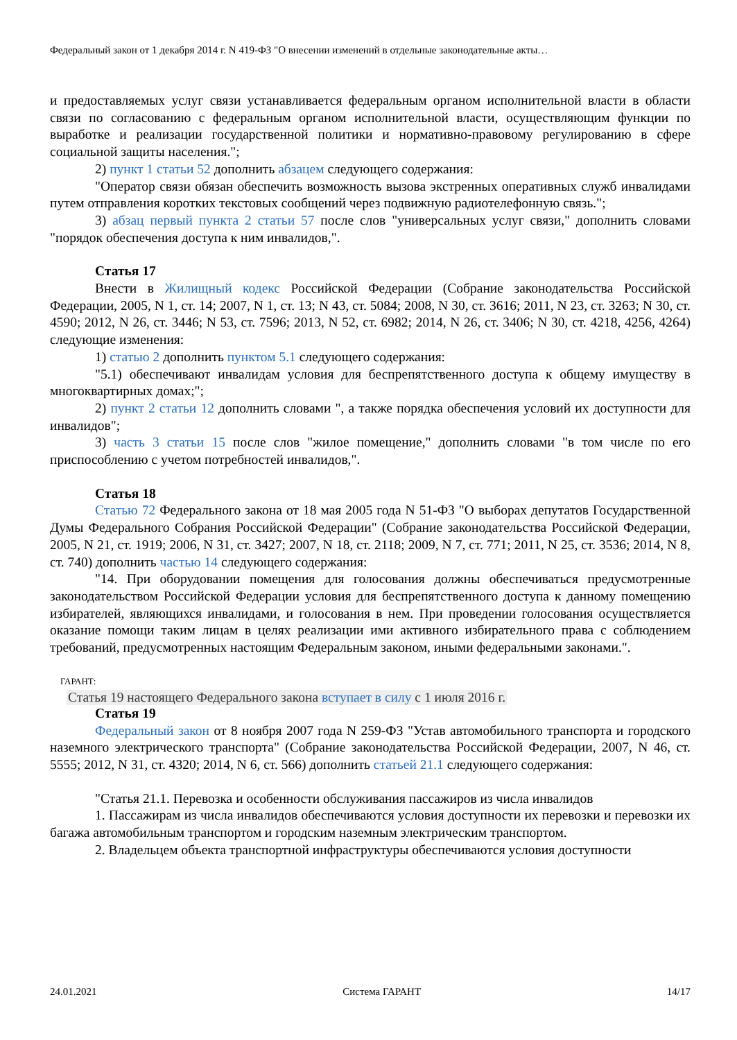Федеральный закон от 1 декабря 2014 г. N 419-ФЗ "О внесении изменений в отдельные законодательные акты…
и предоставляемых услуг связи устанавливается федеральным органом исполнительной власти в области связи по согласованию с федеральным органом исполнительной власти, осуществляющим функции по выработке и реализации государственной политики и нормативно-правовому регулированию в сфере социальной защиты населения.";
2) пункт 1 статьи 52 дополнить абзацем следующего содержания:
"Оператор связи обязан обеспечить возможность вызова экстренных оперативных служб инвалидами путем отправления коротких текстовых сообщений через подвижную радиотелефонную связь.";
3) абзац первый пункта 2 статьи 57 после слов "универсальных услуг связи," дополнить словами "порядок обеспечения доступа к ним инвалидов,".
Статья 17
Внести в Жилищный кодекс Российской Федерации (Собрание законодательства Российской Федерации, 2005, N 1, ст. 14; 2007, N 1, ст. 13; N 43, ст. 5084; 2008, N 30, ст. 3616; 2011, N 23, ст. 3263; N 30, ст. 4590; 2012, N 26, ст. 3446; N 53, ст. 7596; 2013, N 52, ст. 6982; 2014, N 26, ст. 3406; N 30, ст. 4218, 4256, 4264) следующие изменения:
1) статью 2 дополнить пунктом 5.1 следующего содержания:
"5.1) обеспечивают инвалидам условия для беспрепятственного доступа к общему имуществу в многоквартирных домах;";
2) пункт 2 статьи 12 дополнить словами ", а также порядка обеспечения условий их доступности для инвалидов";
3) часть 3 статьи 15 после слов "жилое помещение," дополнить словами "в том числе по его приспособлению с учетом потребностей инвалидов,".
Статья 18
Статью 72 Федерального закона от 18 мая 2005 года N 51-ФЗ "О выборах депутатов Государственной Думы Федерального Собрания Российской Федерации" (Собрание законодательства Российской Федерации, 2005, N 21, ст. 1919; 2006, N 31, ст. 3427; 2007, N 18, ст. 2118; 2009, N 7, ст. 771; 2011, N 25, ст. 3536; 2014, N 8, ст. 740) дополнить частью 14 следующего содержания:
"14. При оборудовании помещения для голосования должны обеспечиваться предусмотренные законодательством Российской Федерации условия для беспрепятственного доступа к данному помещению избирателей, являющихся инвалидами, и голосования в нем. При проведении голосования осуществляется оказание помощи таким лицам в целях реализации ими активного избирательного права с соблюдением требований, предусмотренных настоящим Федеральным законом, иными федеральными законами.".
ГАРАНТ:
Статья 19 настоящего Федерального закона вступает в силу с 1 июля 2016 г.
Статья 19
Федеральный закон от 8 ноября 2007 года N 259-ФЗ "Устав автомобильного транспорта и городского наземного электрического транспорта" (Собрание законодательства Российской Федерации, 2007, N 46, ст. 5555; 2012, N 31, ст. 4320; 2014, N 6, ст. 566) дополнить статьей 21.1 следующего содержания:
"Статья 21.1. Перевозка и особенности обслуживания пассажиров из числа инвалидов
1. Пассажирам из числа инвалидов обеспечиваются условия доступности их перевозки и перевозки их багажа автомобильным транспортом и городским наземным электрическим транспортом.
2. Владельцем объекта транспортной инфраструктуры обеспечиваются условия доступности
24.01.2021 Система ГАРАНТ 14/17